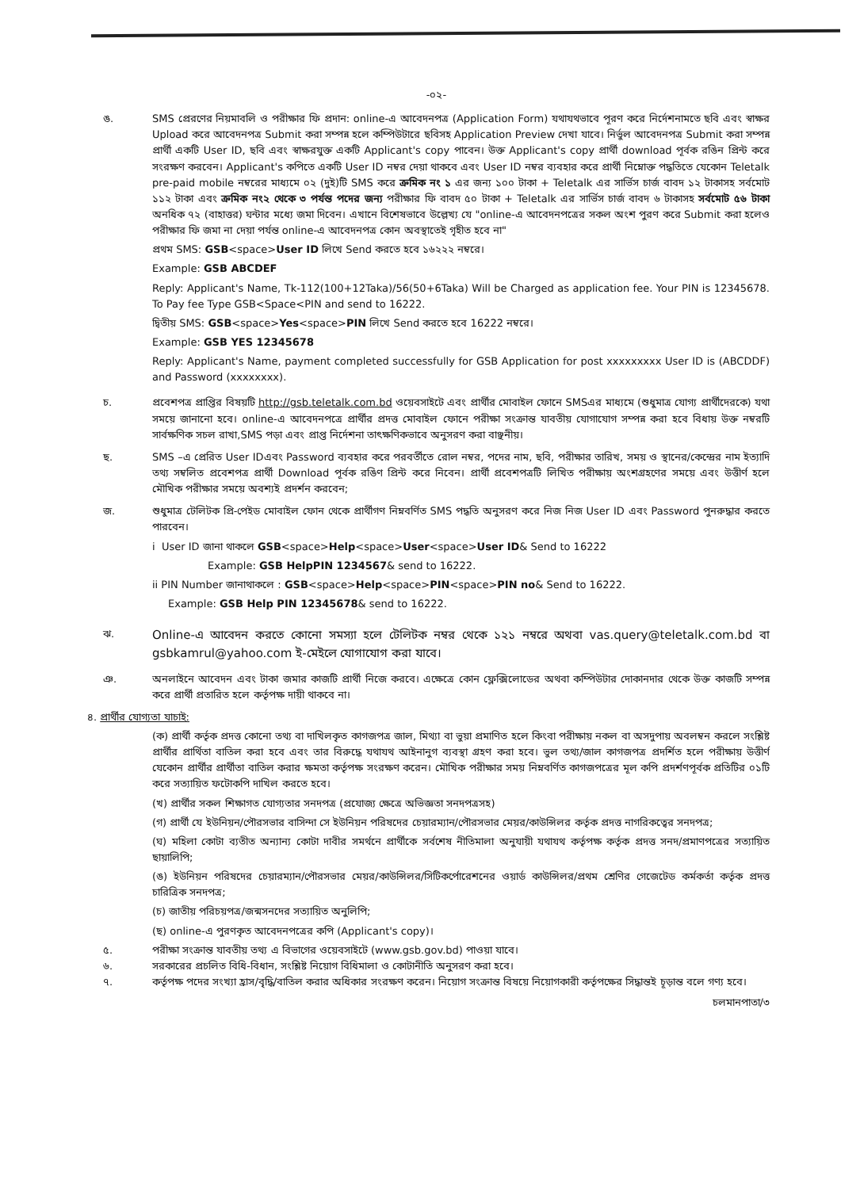-০২-
ঙ. SMS প্রেরণের নিয়মাবলি ও পরীক্ষার ফি প্রদান: online-এ আবেদনপত্র (Application Form) যথাযথভাবে পূরণ করে নির্দেশনামতে ছবি এবং স্বাক্ষর Upload করে আবেদনপত্র Submit করা সম্পন্ন হলে কম্পিউটারে ছবিসহ Application Preview দেখা যাবে। নির্ভুল আবেদনপত্র Submit করা সম্পন্ন প্রার্থী একটি User ID, ছবি এবং স্বাক্ষরযুক্ত একটি Applicant's copy পাবেন। উক্ত Applicant's copy প্রার্থী download পূর্বক রঙিন প্রিন্ট করে সংরক্ষণ করবেন। Applicant's কপিতে একটি User ID নম্বর দেয়া থাকবে এবং User ID নম্বর ব্যবহার করে প্রার্থী নিম্নোক্ত পদ্ধতিতে যেকোন Teletalk pre-paid mobile নম্বরের মাধ্যমে ০২ (দুই)টি SMS করে ক্রমিক নং ১ এর জন্য ১০০ টাকা + Teletalk এর সার্ভিস চার্জ বাবদ ১২ টাকাসহ সর্বমোট ১১২ টাকা এবং ক্রমিক নং২ থেকে ৩ পর্যন্ত পদের জন্য পরীক্ষার ফি বাবদ ৫০ টাকা + Teletalk এর সার্ভিস চার্জ বাবদ ৬ টাকাসহ সর্বমোট ৫৬ টাকা অনধিক ৭২ (বাহাত্তর) ঘন্টার মধ্যে জমা দিবেন। এখানে বিশেষভাবে উল্লেখ্য যে "online-এ আবেদনপত্রের সকল অংশ পুরণ করে Submit করা হলেও পরীক্ষার ফি জমা না দেয়া পর্যন্ত online-এ আবেদনপত্র কোন অবস্থাতেই গৃহীত হবে না"
প্রথম SMS: GSB<space>User ID লিখে Send করতে হবে ১৬২২২ নম্বরে।
Example: GSB ABCDEF
Reply: Applicant's Name, Tk-112(100+12Taka)/56(50+6Taka) Will be Charged as application fee. Your PIN is 12345678. To Pay fee Type GSB<Space<PIN and send to 16222.
দ্বিতীয় SMS: GSB<space>Yes<space>PIN লিখে Send করতে হবে 16222 নম্বরে।
Example: GSB YES 12345678
Reply: Applicant's Name, payment completed successfully for GSB Application for post xxxxxxxxx User ID is (ABCDDF) and Password (xxxxxxxx).
চ. প্রবেশপত্র প্রাপ্তির বিষয়টি http://gsb.teletalk.com.bd ওয়েবসাইটে এবং প্রার্থীর মোবাইল ফোনে SMSএর মাধ্যমে (শুধুমাত্র যোগ্য প্রার্থীদেরকে) যথা সময়ে জানানো হবে। online-এ আবেদনপত্রে প্রার্থীর প্রদত্ত মোবাইল ফোনে পরীক্ষা সংক্রান্ত যাবতীয় যোগাযোগ সম্পন্ন করা হবে বিধায় উক্ত নম্বরটি সার্বক্ষণিক সচল রাখা,SMS পড়া এবং প্রাপ্ত নির্দেশনা তাৎক্ষণিকভাবে অনুসরণ করা বাঞ্ছনীয়।
ছ. SMS –এ প্রেরিত User IDএবং Password ব্যবহার করে পরবর্তীতে রোল নম্বর, পদের নাম, ছবি, পরীক্ষার তারিখ, সময় ও স্থানের/কেন্দ্রের নাম ইত্যাদি তথ্য সম্বলিত প্রবেশপত্র প্রার্থী Download পূর্বক রঙিণ প্রিন্ট করে নিবেন। প্রার্থী প্রবেশপত্রটি লিখিত পরীক্ষায় অংশগ্রহণের সময়ে এবং উত্তীর্ণ হলে মৌখিক পরীক্ষার সময়ে অবশ্যই প্রদর্শন করবেন;
জ. শুধুমাত্র টেলিটক প্রি-পেইড মোবাইল ফোন থেকে প্রার্থীগণ নিম্নবর্ণিত SMS পদ্ধতি অনুসরণ করে নিজ নিজ User ID এবং Password পুনরুদ্ধার করতে পারবেন।
i User ID জানা থাকলে GSB<space>Help<space>User<space>User ID& Send to 16222
Example: GSB HelpPIN 1234567& send to 16222.
ii PIN Number জানাথাকলে : GSB<space>Help<space>PIN<space>PIN no& Send to 16222.
Example: GSB Help PIN 12345678& send to 16222.
ঝ.
Online-এ আবেদন করতে কোনো সমস্যা হলে টেলিটক নম্বর থেকে ১২১ নম্বরে অথবা vas.query@teletalk.com.bd বা gsbkamrul@yahoo.com ই-মেইলে যোগাযোগ করা যাবে।
ঞ. অনলাইনে আবেদন এবং টাকা জমার কাজটি প্রার্থী নিজে করবে। এক্ষেত্রে কোন ফ্লেক্সিলোডের অথবা কম্পিউটার দোকানদার থেকে উক্ত কাজটি সম্পন্ন করে প্রার্থী প্রতারিত হলে কর্তৃপক্ষ দায়ী থাকবে না।
৪. প্রার্থীর যোগ্যতা যাচাই:
(ক) প্রার্থী কর্তৃক প্রদত্ত কোনো তথ্য বা দাখিলকৃত কাগজপত্র জাল, মিথ্যা বা ভুয়া প্রমাণিত হলে কিংবা পরীক্ষায় নকল বা অসদুপায় অবলম্বন করলে সংশ্লিষ্ট প্রার্থীর প্রার্থিতা বাতিল করা হবে এবং তার বিরুদ্ধে যথাযথ আইনানুগ ব্যবস্থা গ্রহণ করা হবে। ভুল তথ্য/জাল কাগজপত্র প্রদর্শিত হলে পরীক্ষায় উত্তীর্ণ যেকোন প্রার্থীর প্রার্থীতা বাতিল করার ক্ষমতা কর্তৃপক্ষ সংরক্ষণ করেন। মৌখিক পরীক্ষার সময় নিম্নবর্ণিত কাগজপত্রের মূল কপি প্রদর্শণপূর্বক প্রতিটির ০১টি করে সত্যায়িত ফটোকপি দাখিল করতে হবে।
(খ) প্রার্থীর সকল শিক্ষাগত যোগ্যতার সনদপত্র (প্রযোজ্য ক্ষেত্রে অভিজ্ঞতা সনদপত্রসহ)
(গ) প্রার্থী যে ইউনিয়ন/পৌরসভার বাসিন্দা সে ইউনিয়ন পরিষদের চেয়ারম্যান/পৌরসভার মেয়র/কাউন্সিলর কর্তৃক প্রদত্ত নাগরিকত্বের সনদপত্র;
(ঘ) মহিলা কোটা ব্যতীত অন্যান্য কোটা দাবীর সমর্থনে প্রার্থীকে সর্বশেষ নীতিমালা অনুযায়ী যথাযথ কর্তৃপক্ষ কর্তৃক প্রদত্ত সনদ/প্রমাণপত্রের সত্যায়িত ছায়ালিপি;
(ঙ) ইউনিয়ন পরিষদের চেয়ারম্যান/পৌরসভার মেয়র/কাউন্সিলর/সিটিকর্পোরেশনের ওয়ার্ড কাউন্সিলর/প্রথম শ্রেণির গেজেটেড কর্মকর্তা কর্তৃক প্রদত্ত চারিত্রিক সনদপত্র;
(চ) জাতীয় পরিচয়পত্র/জন্মসনদের সত্যায়িত অনুলিপি;
(ছ) online-এ পুরণকৃত আবেদনপত্রের কপি (Applicant's copy)।
৫. পরীক্ষা সংক্রান্ত যাবতীয় তথ্য এ বিভাগের ওয়েবসাইটে (www.gsb.gov.bd) পাওয়া যাবে।
৬. সরকারের প্রচলিত বিধি-বিধান, সংশ্লিষ্ট নিয়োগ বিধিমালা ও কোটানীতি অনুসরণ করা হবে।
৭. কর্তৃপক্ষ পদের সংখ্যা হ্রাস/বৃদ্ধি/বাতিল করার অধিকার সংরক্ষণ করেন। নিয়োগ সংক্রান্ত বিষয়ে নিয়োগকারী কর্তৃপক্ষের সিদ্ধান্তই চূড়ান্ত বলে গণ্য হবে।
চলমানপাতা/৩